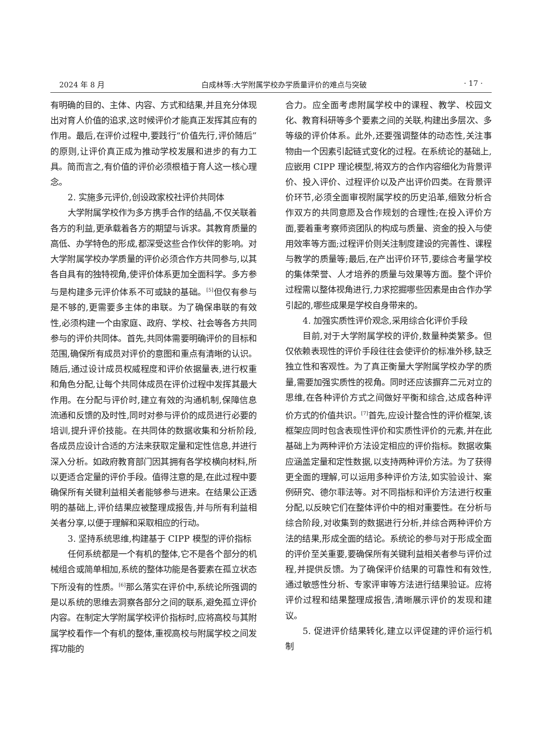2024 年 8 月 白成林等:大学附属学校办学质量评价的难点与突破 · 17 ·
有明确的目的、主体、内容、方式和结果,并且充分体现出对育人价值的追求,这时候评价才能真正发挥其应有的作用。最后,在评价过程中,要践行“价值先行,评价随后”的原则,让评价真正成为推动学校发展和进步的有力工具。简而言之,有价值的评价必须根植于育人这一核心理念。
2. 实施多元评价,创设政家校社评价共同体
大学附属学校作为多方携手合作的结晶,不仅关联着各方的利益,更承载着各方的期望与诉求。其教育质量的高低、办学特色的形成,都深受这些合作伙伴的影响。对大学附属学校办学质量的评价必须合作方共同参与,以其各自具有的独特视角,使评价体系更加全面科学。多方参与是构建多元评价体系不可或缺的基础。<sup>[5]</sup>但仅有参与是不够的,更需要多主体的串联。为了确保串联的有效性,必须构建一个由家庭、政府、学校、社会等各方共同参与的评价共同体。首先,共同体需要明确评价的目标和范围,确保所有成员对评价的意图和重点有清晰的认识。随后,通过设计成员权威程度和评价依据量表,进行权重和角色分配,让每个共同体成员在评价过程中发挥其最大作用。在分配与评价时,建立有效的沟通机制,保障信息流通和反馈的及时性,同时对参与评价的成员进行必要的培训,提升评价技能。在共同体的数据收集和分析阶段,各成员应设计合适的方法来获取定量和定性信息,并进行深入分析。如政府教育部门因其拥有各学校横向材料,所以更适合定量的评价手段。值得注意的是,在此过程中要确保所有关键利益相关者能够参与进来。在结果公正透明的基础上,评价结果应被整理成报告,并与所有利益相关者分享,以便于理解和采取相应的行动。
3. 坚持系统思维,构建基于 CIPP 模型的评价指标
任何系统都是一个有机的整体,它不是各个部分的机械组合或简单相加,系统的整体功能是各要素在孤立状态下所没有的性质。<sup>[6]</sup>那么落实在评价中,系统论所强调的是以系统的思维去洞察各部分之间的联系,避免孤立评价内容。在制定大学附属学校评价指标时,应将高校与其附属学校看作一个有机的整体,重视高校与附属学校之间发挥功能的
合力。应全面考虑附属学校中的课程、教学、校园文化、教育科研等多个要素之间的关联,构建出多层次、多等级的评价体系。此外,还要强调整体的动态性,关注事物由一个因素引起链式变化的过程。在系统论的基础上,应嵌用 CIPP 理论模型,将双方的合作内容细化为背景评价、投入评价、过程评价以及产出评价四类。在背景评价环节,必须全面审视附属学校的历史沿革,细致分析合作双方的共同意愿及合作规划的合理性;在投入评价方面,要着重考察师资团队的构成与质量、资金的投入与使用效率等方面;过程评价则关注制度建设的完善性、课程与教学的质量等;最后,在产出评价环节,要综合考量学校的集体荣誉、人才培养的质量与效果等方面。整个评价过程需以整体视角进行,力求挖掘哪些因素是由合作办学引起的,哪些成果是学校自身带来的。
4. 加强实质性评价观念,采用综合化评价手段
目前,对于大学附属学校的评价,数量种类繁多。但仅依赖表现性的评价手段往往会使评价的标准外移,缺乏独立性和客观性。为了真正衡量大学附属学校办学的质量,需要加强实质性的视角。同时还应该摒弃二元对立的思维,在各种评价方式之间做好平衡和综合,达成各种评价方式的价值共识。<sup>[7]</sup>首先,应设计整合性的评价框架,该框架应同时包含表现性评价和实质性评价的元素,并在此基础上为两种评价方法设定相应的评价指标。数据收集应涵盖定量和定性数据,以支持两种评价方法。为了获得更全面的理解,可以运用多种评价方法,如实验设计、案例研究、德尔菲法等。对不同指标和评价方法进行权重分配,以反映它们在整体评价中的相对重要性。在分析与综合阶段,对收集到的数据进行分析,并综合两种评价方法的结果,形成全面的结论。系统论的参与对于形成全面的评价至关重要,要确保所有关键利益相关者参与评价过程,并提供反馈。为了确保评价结果的可靠性和有效性,通过敏感性分析、专家评审等方法进行结果验证。应将评价过程和结果整理成报告,清晰展示评价的发现和建议。
5. 促进评价结果转化,建立以评促建的评价运行机制